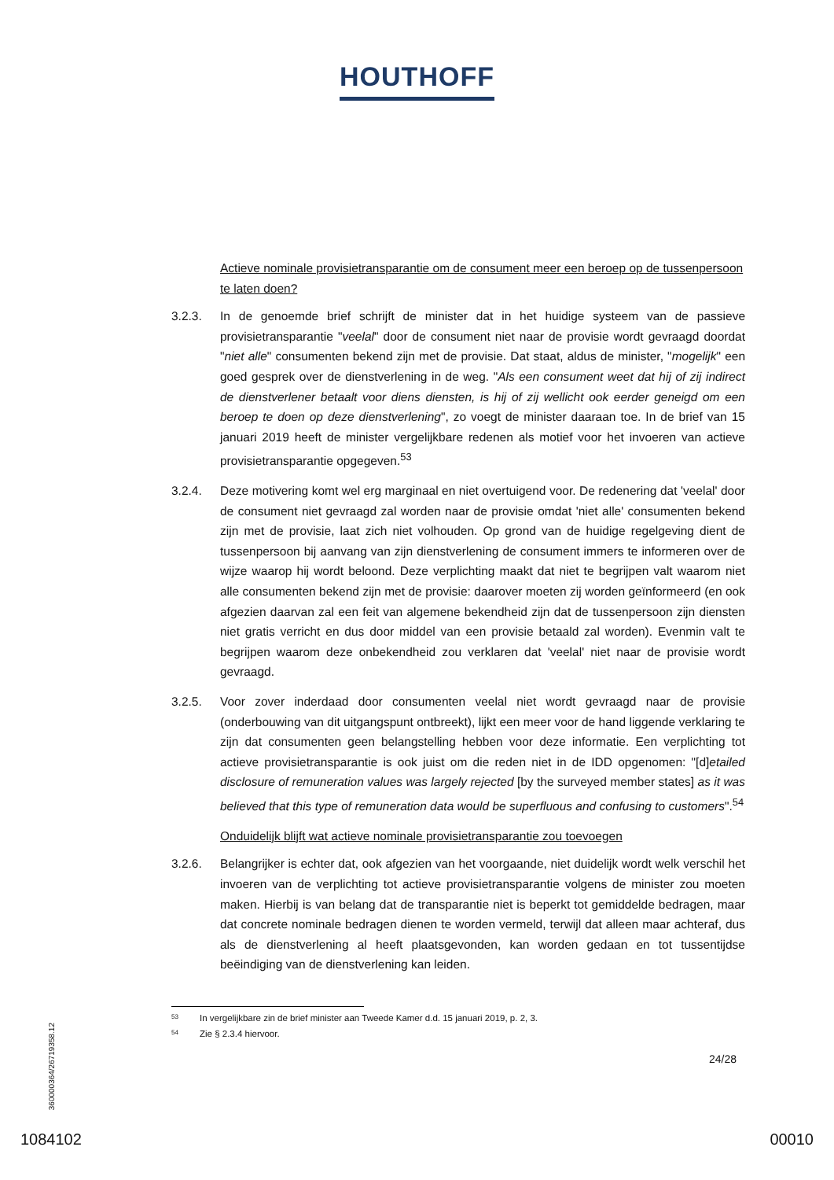HOUTHOFF
Actieve nominale provisietransparantie om de consument meer een beroep op de tussenpersoon te laten doen?
3.2.3. In de genoemde brief schrijft de minister dat in het huidige systeem van de passieve provisietransparantie "veelal" door de consument niet naar de provisie wordt gevraagd doordat "niet alle" consumenten bekend zijn met de provisie. Dat staat, aldus de minister, "mogelijk" een goed gesprek over de dienstverlening in de weg. "Als een consument weet dat hij of zij indirect de dienstverlener betaalt voor diens diensten, is hij of zij wellicht ook eerder geneigd om een beroep te doen op deze dienstverlening", zo voegt de minister daaraan toe. In de brief van 15 januari 2019 heeft de minister vergelijkbare redenen als motief voor het invoeren van actieve provisietransparantie opgegeven.<sup>53</sup>
3.2.4. Deze motivering komt wel erg marginaal en niet overtuigend voor. De redenering dat 'veelal' door de consument niet gevraagd zal worden naar de provisie omdat 'niet alle' consumenten bekend zijn met de provisie, laat zich niet volhouden. Op grond van de huidige regelgeving dient de tussenpersoon bij aanvang van zijn dienstverlening de consument immers te informeren over de wijze waarop hij wordt beloond. Deze verplichting maakt dat niet te begrijpen valt waarom niet alle consumenten bekend zijn met de provisie: daarover moeten zij worden geïnformeerd (en ook afgezien daarvan zal een feit van algemene bekendheid zijn dat de tussenpersoon zijn diensten niet gratis verricht en dus door middel van een provisie betaald zal worden). Evenmin valt te begrijpen waarom deze onbekendheid zou verklaren dat 'veelal' niet naar de provisie wordt gevraagd.
3.2.5. Voor zover inderdaad door consumenten veelal niet wordt gevraagd naar de provisie (onderbouwing van dit uitgangspunt ontbreekt), lijkt een meer voor de hand liggende verklaring te zijn dat consumenten geen belangstelling hebben voor deze informatie. Een verplichting tot actieve provisietransparantie is ook juist om die reden niet in de IDD opgenomen: "[d]etailed disclosure of remuneration values was largely rejected [by the surveyed member states] as it was believed that this type of remuneration data would be superfluous and confusing to customers".<sup>54</sup>
Onduidelijk blijft wat actieve nominale provisietransparantie zou toevoegen
3.2.6. Belangrijker is echter dat, ook afgezien van het voorgaande, niet duidelijk wordt welk verschil het invoeren van de verplichting tot actieve provisietransparantie volgens de minister zou moeten maken. Hierbij is van belang dat de transparantie niet is beperkt tot gemiddelde bedragen, maar dat concrete nominale bedragen dienen te worden vermeld, terwijl dat alleen maar achteraf, dus als de dienstverlening al heeft plaatsgevonden, kan worden gedaan en tot tussentijdse beëindiging van de dienstverlening kan leiden.
<sup>53</sup> In vergelijkbare zin de brief minister aan Tweede Kamer d.d. 15 januari 2019, p. 2, 3.
<sup>54</sup> Zie § 2.3.4 hiervoor.
360000364/26719358.12
24/28
1084102 00010